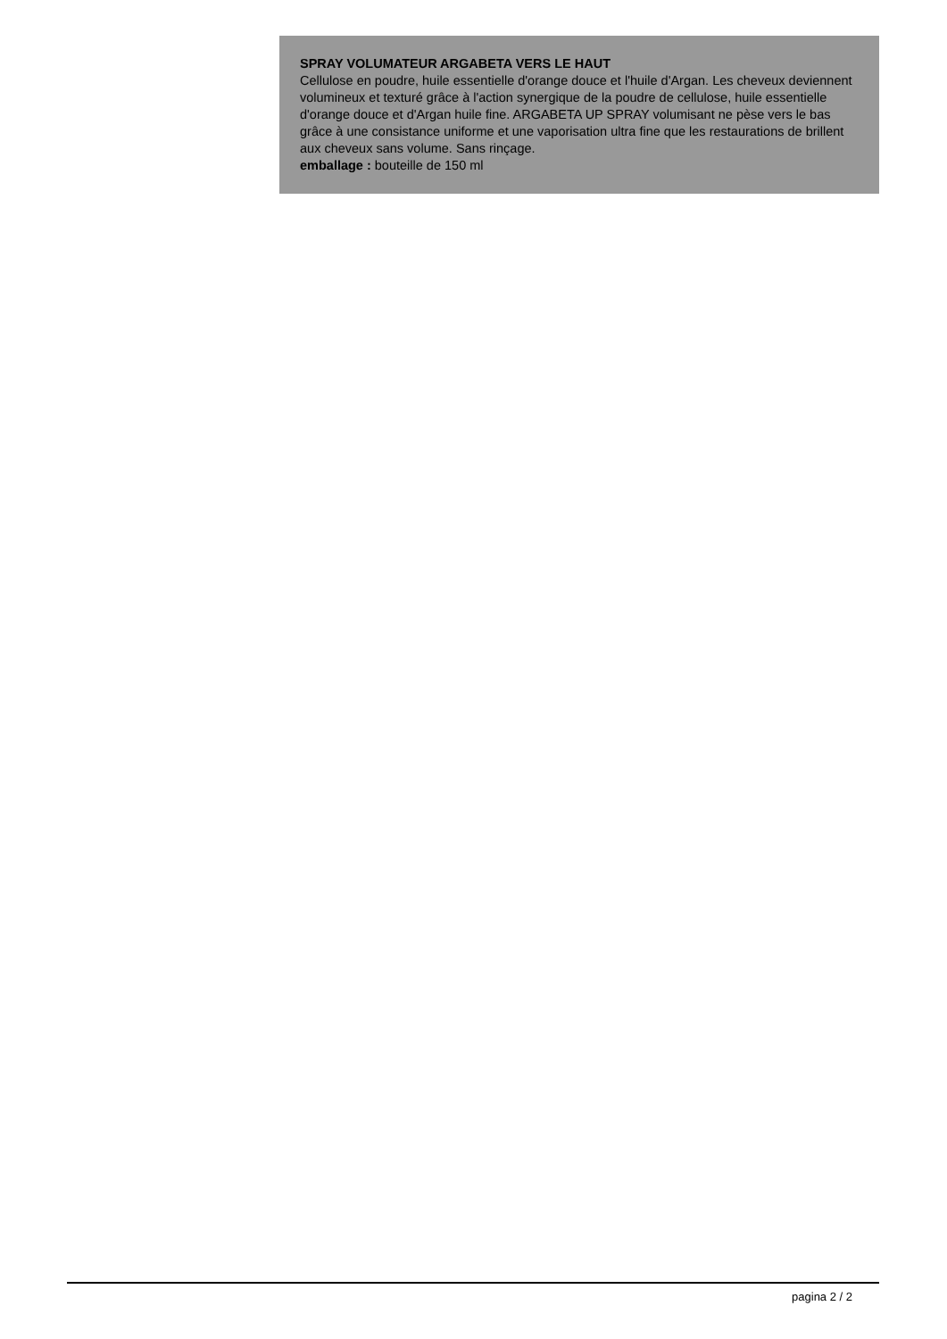SPRAY VOLUMATEUR ARGABETA VERS LE HAUT
Cellulose en poudre, huile essentielle d'orange douce et l'huile d'Argan. Les cheveux deviennent volumineux et texturé grâce à l'action synergique de la poudre de cellulose, huile essentielle d'orange douce et d'Argan huile fine. ARGABETA UP SPRAY volumisant ne pèse vers le bas grâce à une consistance uniforme et une vaporisation ultra fine que les restaurations de brillent aux cheveux sans volume. Sans rinçage.
emballage : bouteille de 150 ml
pagina 2 / 2